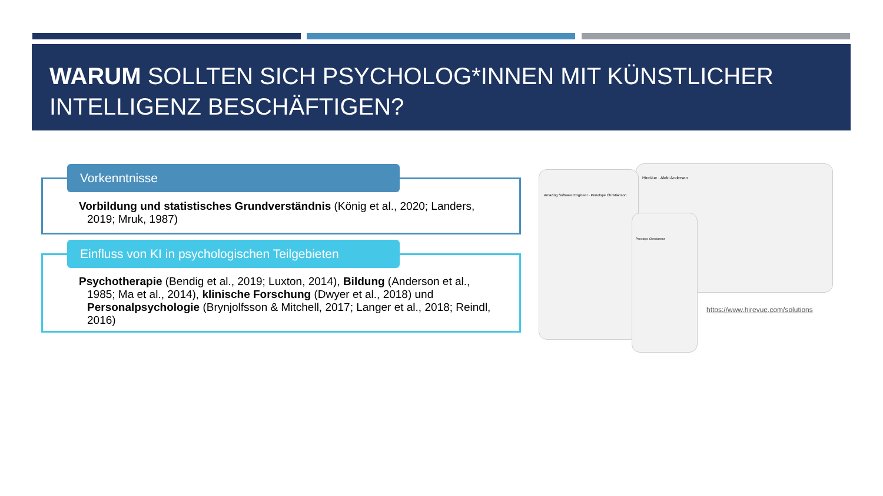WARUM SOLLTEN SICH PSYCHOLOG*INNEN MIT KÜNSTLICHER INTELLIGENZ BESCHÄFTIGEN?
Vorkenntnisse
Vorbildung und statistisches Grundverständnis (König et al., 2020; Landers, 2019; Mruk, 1987)
Einfluss von KI in psychologischen Teilgebieten
Psychotherapie (Bendig et al., 2019; Luxton, 2014), Bildung (Anderson et al., 1985; Ma et al., 2014), klinische Forschung (Dwyer et al., 2018) und Personalpsychologie (Brynjolfsson & Mitchell, 2017; Langer et al., 2018; Reindl, 2016)
HireVue · Aleki Andersen
Amazing Software Engineer · Penelope Christianson
Penelope Christianson
https://www.hirevue.com/solutions